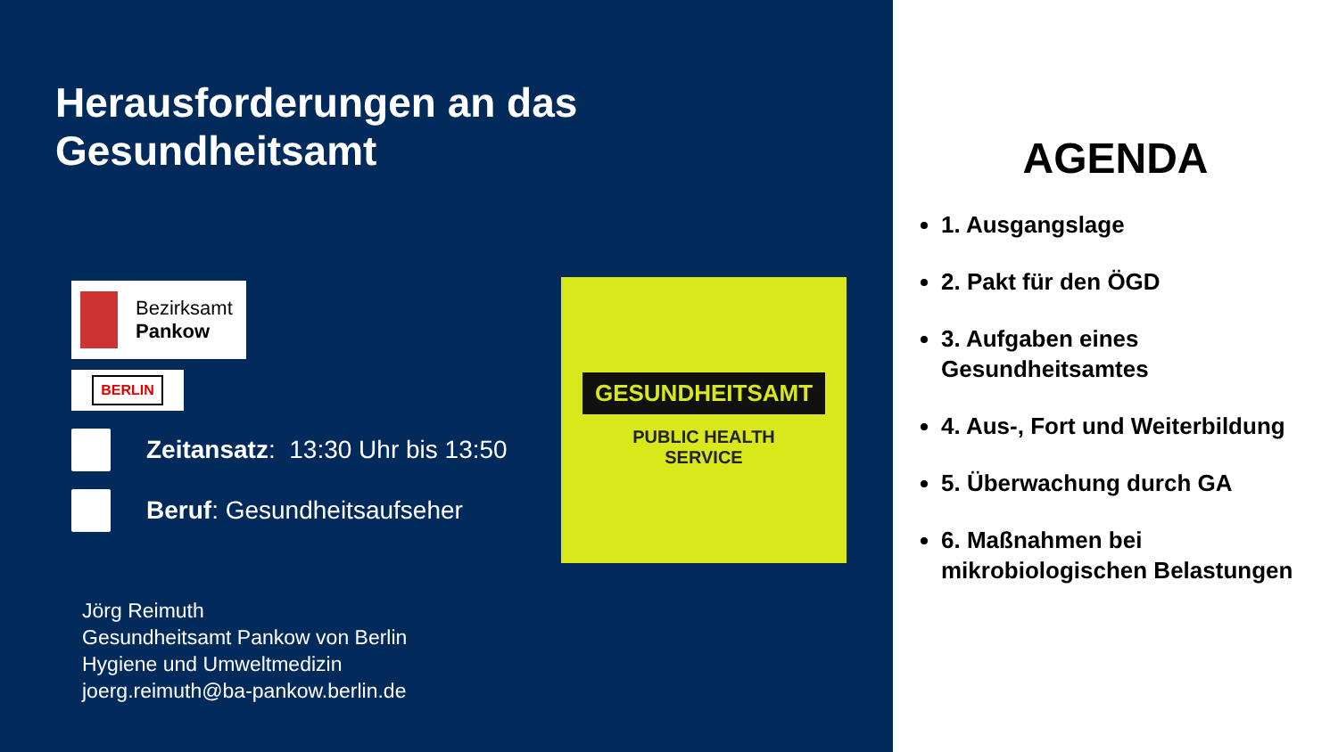Herausforderungen an das Gesundheitsamt
Bezirksamt
Pankow
BERLIN
Zeitansatz: 13:30 Uhr bis 13:50
Beruf: Gesundheitsaufseher
GESUNDHEITSAMT
PUBLIC HEALTH
SERVICE
Jörg Reimuth
Gesundheitsamt Pankow von Berlin
Hygiene und Umweltmedizin
joerg.reimuth@ba-pankow.berlin.de
AGENDA
1. Ausgangslage
2. Pakt für den ÖGD
3. Aufgaben eines Gesundheitsamtes
4. Aus-, Fort und Weiterbildung
5. Überwachung durch GA
6. Maßnahmen bei mikrobiologischen Belastungen